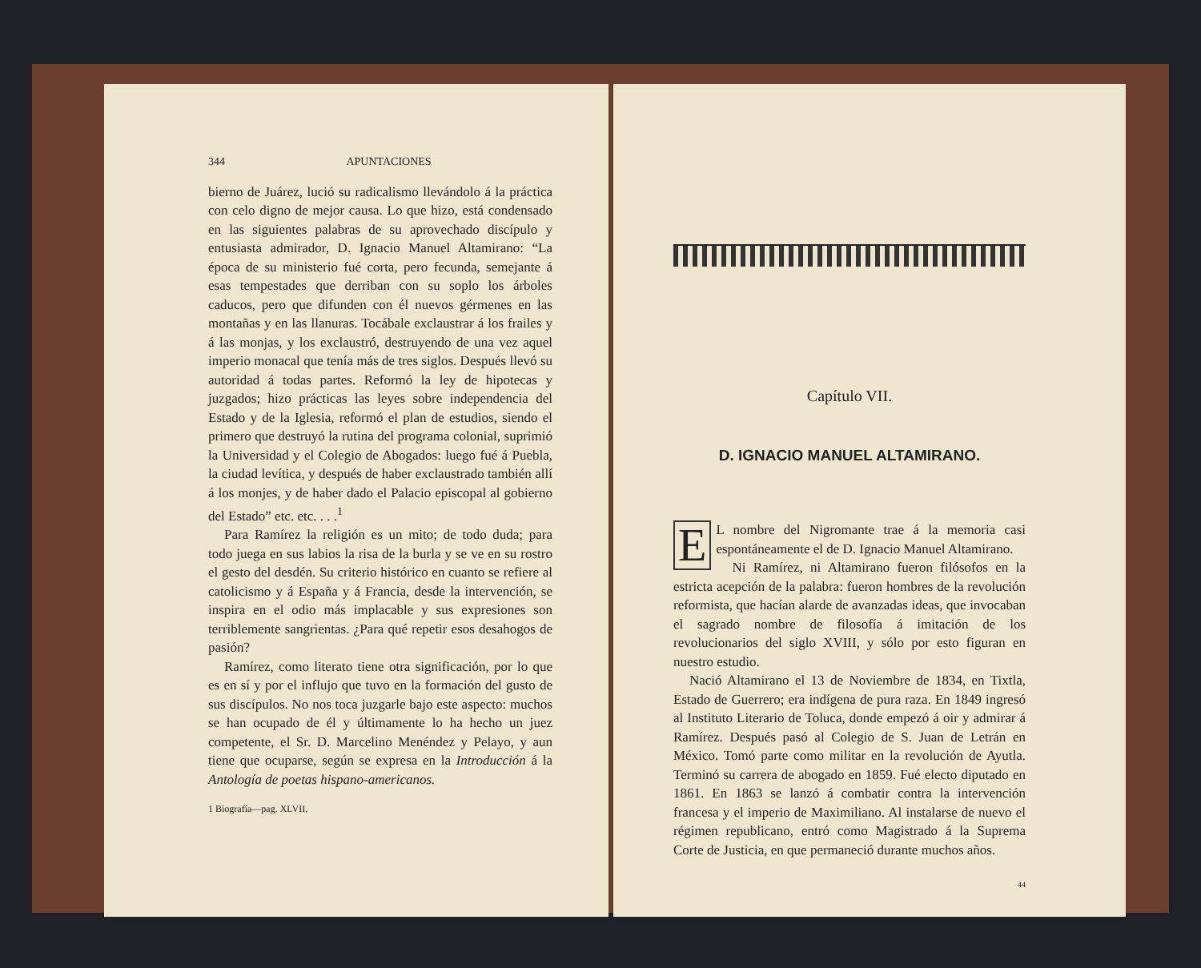344 APUNTACIONES
bierno de Juárez, lució su radicalismo llevándolo á la práctica con celo digno de mejor causa. Lo que hizo, está condensado en las siguientes palabras de su aprovechado discípulo y entusiasta admirador, D. Ignacio Manuel Altamirano: “La época de su ministerio fué corta, pero fecunda, semejante á esas tempestades que derriban con su soplo los árboles caducos, pero que difunden con él nuevos gérmenes en las montañas y en las llanuras. Tocábale exclaustrar á los frailes y á las monjas, y los exclaustró, destruyendo de una vez aquel imperio monacal que tenía más de tres siglos. Después llevó su autoridad á todas partes. Reformó la ley de hipotecas y juzgados; hizo prácticas las leyes sobre independencia del Estado y de la Iglesia, reformó el plan de estudios, siendo el primero que destruyó la rutina del programa colonial, suprimió la Universidad y el Colegio de Abogados: luego fué á Puebla, la ciudad levítica, y después de haber exclaustrado también allí á los monjes, y de haber dado el Palacio episcopal al gobierno del Estado” etc. etc. . . .<sup>1</sup>
Para Ramírez la religión es un mito; de todo duda; para todo juega en sus labios la risa de la burla y se ve en su rostro el gesto del desdén. Su criterio histórico en cuanto se refiere al catolicismo y á España y á Francia, desde la intervención, se inspira en el odio más implacable y sus expresiones son terriblemente sangrientas. ¿Para qué repetir esos desahogos de pasión?
Ramírez, como literato tiene otra significación, por lo que es en sí y por el influjo que tuvo en la formación del gusto de sus discípulos. No nos toca juzgarle bajo este aspecto: muchos se han ocupado de él y últimamente lo ha hecho un juez competente, el Sr. D. Marcelino Menéndez y Pelayo, y aun tiene que ocuparse, según se expresa en la Introducción á la Antología de poetas hispano-americanos.
1 Biografía—pag. XLVII.
Capítulo VII.
D. IGNACIO MANUEL ALTAMIRANO.
EL nombre del Nigromante trae á la memoria casi espontáneamente el de D. Ignacio Manuel Altamirano.
Ni Ramírez, ni Altamirano fueron filósofos en la estricta acepción de la palabra: fueron hombres de la revolución reformista, que hacían alarde de avanzadas ideas, que invocaban el sagrado nombre de filosofía á imitación de los revolucionarios del siglo XVIII, y sólo por esto figuran en nuestro estudio.
Nació Altamirano el 13 de Noviembre de 1834, en Tixtla, Estado de Guerrero; era indígena de pura raza. En 1849 ingresó al Instituto Literario de Toluca, donde empezó á oir y admirar á Ramírez. Después pasó al Colegio de S. Juan de Letrán en México. Tomó parte como militar en la revolución de Ayutla. Terminó su carrera de abogado en 1859. Fué electo diputado en 1861. En 1863 se lanzó á combatir contra la intervención francesa y el imperio de Maximiliano. Al instalarse de nuevo el régimen republicano, entró como Magistrado á la Suprema Corte de Justicia, en que permaneció durante muchos años.
44